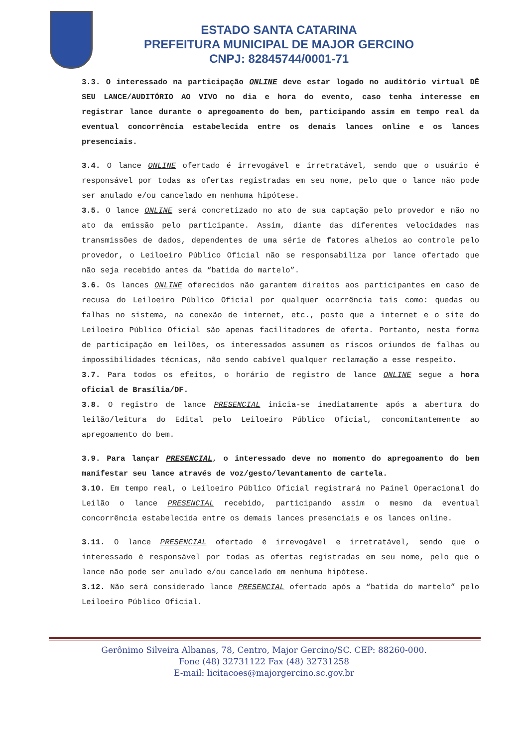ESTADO SANTA CATARINA
PREFEITURA MUNICIPAL DE MAJOR GERCINO
CNPJ: 82845744/0001-71
3.3. O interessado na participação ONLINE deve estar logado no auditório virtual DÊ SEU LANCE/AUDITÓRIO AO VIVO no dia e hora do evento, caso tenha interesse em registrar lance durante o apregoamento do bem, participando assim em tempo real da eventual concorrência estabelecida entre os demais lances online e os lances presenciais.
3.4. O lance ONLINE ofertado é irrevogável e irretratável, sendo que o usuário é responsável por todas as ofertas registradas em seu nome, pelo que o lance não pode ser anulado e/ou cancelado em nenhuma hipótese.
3.5. O lance ONLINE será concretizado no ato de sua captação pelo provedor e não no ato da emissão pelo participante. Assim, diante das diferentes velocidades nas transmissões de dados, dependentes de uma série de fatores alheios ao controle pelo provedor, o Leiloeiro Público Oficial não se responsabiliza por lance ofertado que não seja recebido antes da “batida do martelo”.
3.6. Os lances ONLINE oferecidos não garantem direitos aos participantes em caso de recusa do Leiloeiro Público Oficial por qualquer ocorrência tais como: quedas ou falhas no sistema, na conexão de internet, etc., posto que a internet e o site do Leiloeiro Público Oficial são apenas facilitadores de oferta. Portanto, nesta forma de participação em leilões, os interessados assumem os riscos oriundos de falhas ou impossibilidades técnicas, não sendo cabível qualquer reclamação a esse respeito.
3.7. Para todos os efeitos, o horário de registro de lance ONLINE segue a hora oficial de Brasília/DF.
3.8. O registro de lance PRESENCIAL inicia-se imediatamente após a abertura do leilão/leitura do Edital pelo Leiloeiro Público Oficial, concomitantemente ao apregoamento do bem.
3.9. Para lançar PRESENCIAL, o interessado deve no momento do apregoamento do bem manifestar seu lance através de voz/gesto/levantamento de cartela.
3.10. Em tempo real, o Leiloeiro Público Oficial registrará no Painel Operacional do Leilão o lance PRESENCIAL recebido, participando assim o mesmo da eventual concorrência estabelecida entre os demais lances presenciais e os lances online.
3.11. O lance PRESENCIAL ofertado é irrevogável e irretratável, sendo que o interessado é responsável por todas as ofertas registradas em seu nome, pelo que o lance não pode ser anulado e/ou cancelado em nenhuma hipótese.
3.12. Não será considerado lance PRESENCIAL ofertado após a “batida do martelo” pelo Leiloeiro Público Oficial.
Gerônimo Silveira Albanas, 78, Centro, Major Gercino/SC. CEP: 88260-000.
Fone (48) 32731122 Fax (48) 32731258
E-mail: licitacoes@majorgercino.sc.gov.br